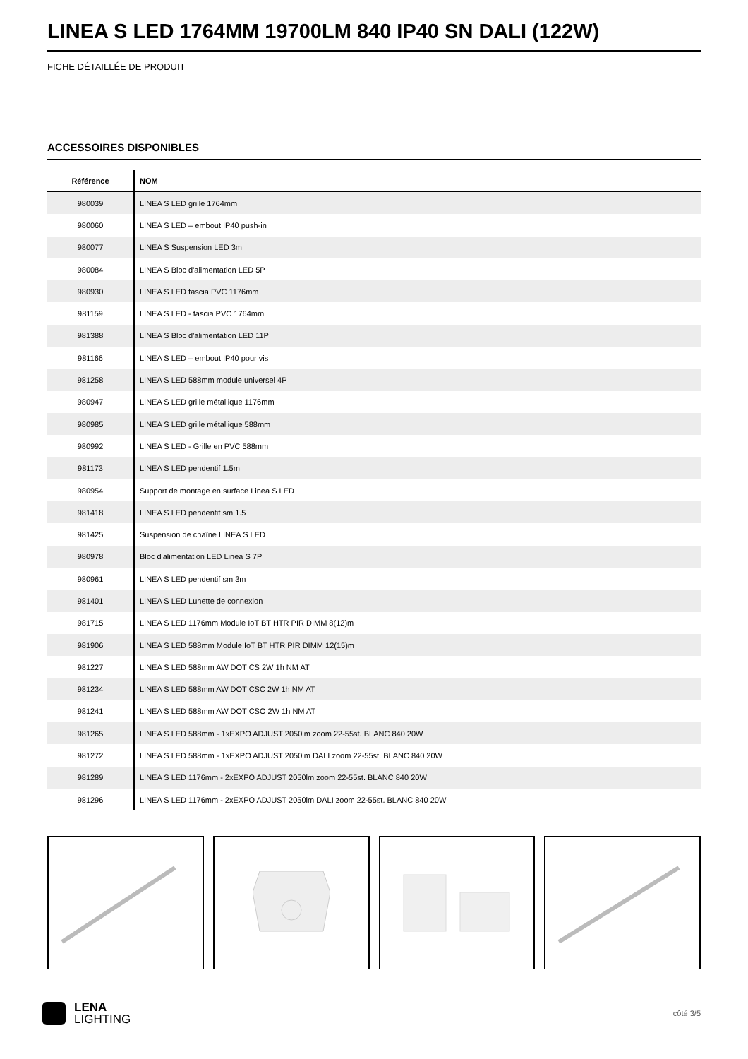LINEA S LED 1764MM 19700LM 840 IP40 SN DALI (122W)
FICHE DÉTAILLÉE DE PRODUIT
ACCESSOIRES DISPONIBLES
| Référence | NOM |
| --- | --- |
| 980039 | LINEA S LED grille 1764mm |
| 980060 | LINEA S LED – embout IP40 push-in |
| 980077 | LINEA S Suspension LED 3m |
| 980084 | LINEA S Bloc d'alimentation LED 5P |
| 980930 | LINEA S LED fascia PVC 1176mm |
| 981159 | LINEA S LED - fascia PVC 1764mm |
| 981388 | LINEA S Bloc d'alimentation LED 11P |
| 981166 | LINEA S LED – embout IP40 pour vis |
| 981258 | LINEA S LED 588mm module universel 4P |
| 980947 | LINEA S LED grille métallique 1176mm |
| 980985 | LINEA S LED grille métallique 588mm |
| 980992 | LINEA S LED - Grille en PVC 588mm |
| 981173 | LINEA S LED pendentif 1.5m |
| 980954 | Support de montage en surface Linea S LED |
| 981418 | LINEA S LED pendentif sm 1.5 |
| 981425 | Suspension de chaîne LINEA S LED |
| 980978 | Bloc d'alimentation LED Linea S 7P |
| 980961 | LINEA S LED pendentif sm 3m |
| 981401 | LINEA S LED Lunette de connexion |
| 981715 | LINEA S LED 1176mm Module IoT BT HTR PIR DIMM 8(12)m |
| 981906 | LINEA S LED 588mm Module IoT BT HTR PIR DIMM 12(15)m |
| 981227 | LINEA S LED 588mm AW DOT CS 2W 1h NM AT |
| 981234 | LINEA S LED 588mm AW DOT CSC 2W 1h NM AT |
| 981241 | LINEA S LED 588mm AW DOT CSO 2W 1h NM AT |
| 981265 | LINEA S LED 588mm - 1xEXPO ADJUST 2050lm zoom 22-55st. BLANC 840 20W |
| 981272 | LINEA S LED 588mm - 1xEXPO ADJUST 2050lm DALI zoom 22-55st. BLANC 840 20W |
| 981289 | LINEA S LED 1176mm - 2xEXPO ADJUST 2050lm zoom 22-55st. BLANC 840 20W |
| 981296 | LINEA S LED 1176mm - 2xEXPO ADJUST 2050lm DALI zoom 22-55st. BLANC 840 20W |
LENA
LIGHTING
côté 3/5